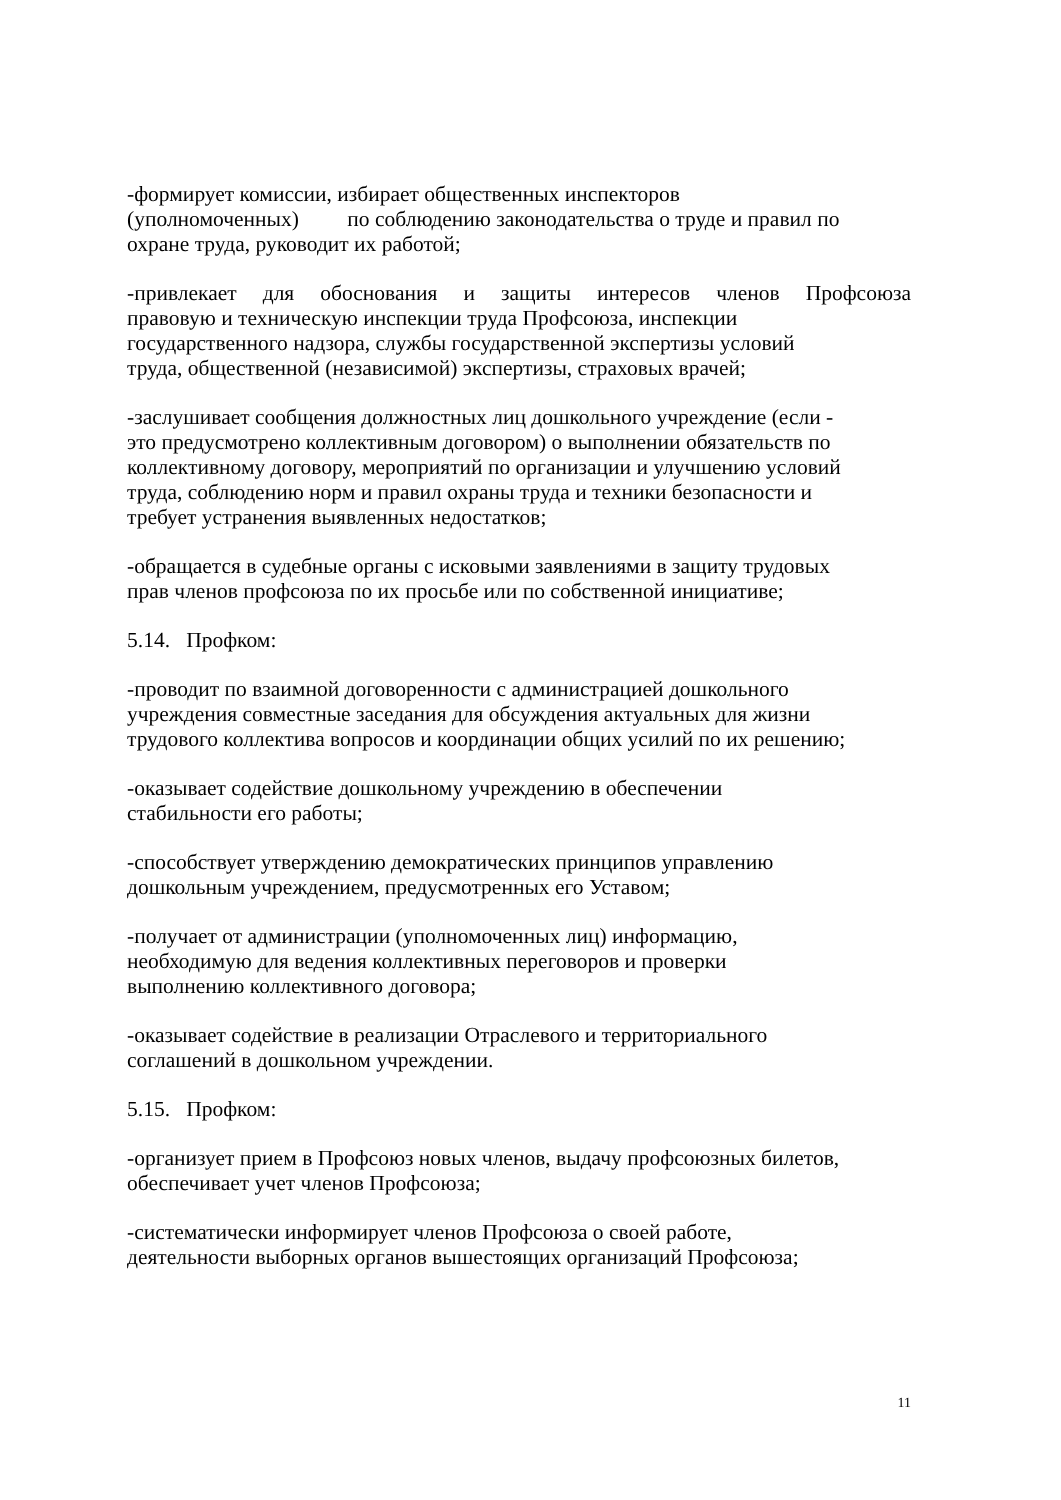-формирует комиссии, избирает общественных инспекторов
(уполномоченных) по соблюдению законодательства о труде и правил по
охране труда, руководит их работой;
-привлекает для обоснования и защиты интересов членов Профсоюза
правовую и техническую инспекции труда Профсоюза, инспекции
государственного надзора, службы государственной экспертизы условий
труда, общественной (независимой) экспертизы, страховых врачей;
-заслушивает сообщения должностных лиц дошкольного учреждение (если -
это предусмотрено коллективным договором) о выполнении обязательств по
коллективному договору, мероприятий по организации и улучшению условий
труда, соблюдению норм и правил охраны труда и техники безопасности и
требует устранения выявленных недостатков;
-обращается в судебные органы с исковыми заявлениями в защиту трудовых
прав членов профсоюза по их просьбе или по собственной инициативе;
5.14. Профком:
-проводит по взаимной договоренности с администрацией дошкольного
учреждения совместные заседания для обсуждения актуальных для жизни
трудового коллектива вопросов и координации общих усилий по их решению;
-оказывает содействие дошкольному учреждению в обеспечении
стабильности его работы;
-способствует утверждению демократических принципов управлению
дошкольным учреждением, предусмотренных его Уставом;
-получает от администрации (уполномоченных лиц) информацию,
необходимую для ведения коллективных переговоров и проверки
выполнению коллективного договора;
-оказывает содействие в реализации Отраслевого и территориального
соглашений в дошкольном учреждении.
5.15. Профком:
-организует прием в Профсоюз новых членов, выдачу профсоюзных билетов,
обеспечивает учет членов Профсоюза;
-систематически информирует членов Профсоюза о своей работе,
деятельности выборных органов вышестоящих организаций Профсоюза;
11